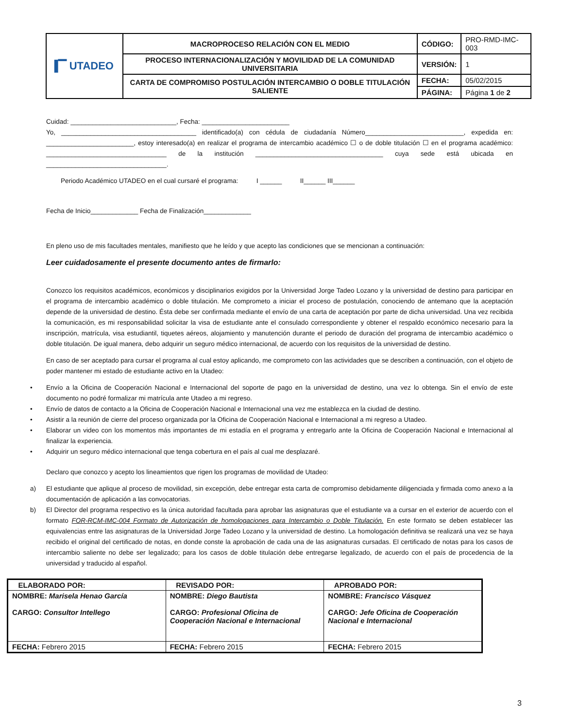| ▐▔ UTADEO | MACROPROCESO RELACIÓN CON EL MEDIO | CÓDIGO: | PRO-RMD-IMC-003 |
| | PROCESO INTERNACIONALIZACIÓN Y MOVILIDAD DE LA COMUNIDAD UNIVERSITARIA | VERSIÓN: | 1 |
| | CARTA DE COMPROMISO POSTULACIÓN INTERCAMBIO O DOBLE TITULACIÓN SALIENTE | FECHA: | 05/02/2015 |
| | | PÁGINA: | Página 1 de 2 |
Cuidad: _____________________________, Fecha: ________________________
Yo, _____________________________________ identificado(a) con cédula de ciudadanía Número___________________________, expedida en: ________________________, estoy interesado(a) en realizar el programa de intercambio académico ☐ o de doble titulación ☐ en el programa académico: _________________________________ de la institución ___________________________________ cuya sede está ubicada en _________________________________.
Periodo Académico UTADEO en el cual cursaré el programa: I ______ II______ III______
Fecha de Inicio_____________ Fecha de Finalización_____________
En pleno uso de mis facultades mentales, manifiesto que he leído y que acepto las condiciones que se mencionan a continuación:
Leer cuidadosamente el presente documento antes de firmarlo:
Conozco los requisitos académicos, económicos y disciplinarios exigidos por la Universidad Jorge Tadeo Lozano y la universidad de destino para participar en el programa de intercambio académico o doble titulación. Me comprometo a iniciar el proceso de postulación, conociendo de antemano que la aceptación depende de la universidad de destino. Ésta debe ser confirmada mediante el envío de una carta de aceptación por parte de dicha universidad. Una vez recibida la comunicación, es mi responsabilidad solicitar la visa de estudiante ante el consulado correspondiente y obtener el respaldo económico necesario para la inscripción, matrícula, visa estudiantil, tiquetes aéreos, alojamiento y manutención durante el periodo de duración del programa de intercambio académico o doble titulación. De igual manera, debo adquirir un seguro médico internacional, de acuerdo con los requisitos de la universidad de destino.
En caso de ser aceptado para cursar el programa al cual estoy aplicando, me comprometo con las actividades que se describen a continuación, con el objeto de poder mantener mi estado de estudiante activo en la Utadeo:
• Envío a la Oficina de Cooperación Nacional e Internacional del soporte de pago en la universidad de destino, una vez lo obtenga. Sin el envío de este documento no podré formalizar mi matrícula ante Utadeo a mi regreso.
• Envío de datos de contacto a la Oficina de Cooperación Nacional e Internacional una vez me establezca en la ciudad de destino.
• Asistir a la reunión de cierre del proceso organizada por la Oficina de Cooperación Nacional e Internacional a mi regreso a Utadeo.
• Elaborar un video con los momentos más importantes de mi estadía en el programa y entregarlo ante la Oficina de Cooperación Nacional e Internacional al finalizar la experiencia.
• Adquirir un seguro médico internacional que tenga cobertura en el país al cual me desplazaré.
Declaro que conozco y acepto los lineamientos que rigen los programas de movilidad de Utadeo:
a) El estudiante que aplique al proceso de movilidad, sin excepción, debe entregar esta carta de compromiso debidamente diligenciada y firmada como anexo a la documentación de aplicación a las convocatorias.
b) El Director del programa respectivo es la única autoridad facultada para aprobar las asignaturas que el estudiante va a cursar en el exterior de acuerdo con el formato FOR-RCM-IMC-004 Formato de Autorización de homologaciones para Intercambio o Doble Titulación. En este formato se deben establecer las equivalencias entre las asignaturas de la Universidad Jorge Tadeo Lozano y la universidad de destino. La homologación definitiva se realizará una vez se haya recibido el original del certificado de notas, en donde conste la aprobación de cada una de las asignaturas cursadas. El certificado de notas para los casos de intercambio saliente no debe ser legalizado; para los casos de doble titulación debe entregarse legalizado, de acuerdo con el país de procedencia de la universidad y traducido al español.
| ELABORADO POR: | REVISADO POR: | APROBADO POR: |
| NOMBRE: Marisela Henao García CARGO: Consultor Intellego | NOMBRE: Diego Bautista CARGO: Profesional Oficina de Cooperación Nacional e Internacional | NOMBRE: Francisco Vásquez CARGO: Jefe Oficina de Cooperación Nacional e Internacional |
| FECHA: Febrero 2015 | FECHA: Febrero 2015 | FECHA: Febrero 2015 |
3